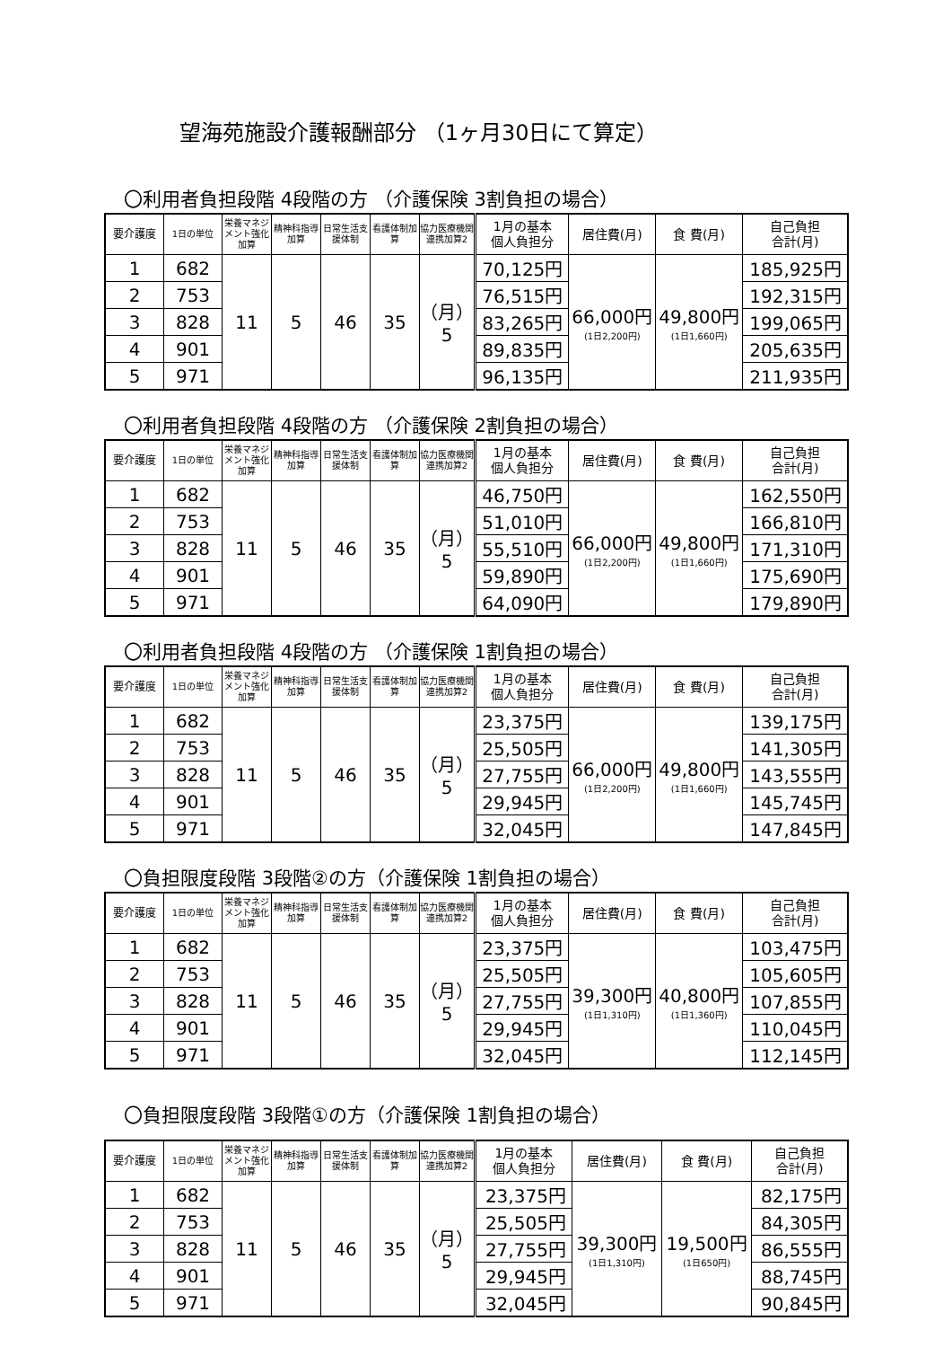望海苑施設介護報酬部分 （1ヶ月30日にて算定）
〇利用者負担段階 4段階の方 （介護保険 3割負担の場合）
| 要介護度 | 1日の単位 | 栄養マネジメント強化加算 | 精神科指導加算 | 日常生活支援体制 | 看護体制加算 | 協力医療機関連携加算2 | 1月の基本 個人負担分 | 居住費(月) | 食 費(月) | 自己負担 合計(月) |
| --- | --- | --- | --- | --- | --- | --- | --- | --- | --- | --- |
| 1 | 682 | 11 | 5 | 46 | 35 | （月） 5 | 70,125円 | 66,000円 (1日2,200円) | 49,800円 (1日1,660円) | 185,925円 |
| 2 | 753 | | | | | | 76,515円 | | | 192,315円 |
| 3 | 828 | | | | | | 83,265円 | | | 199,065円 |
| 4 | 901 | | | | | | 89,835円 | | | 205,635円 |
| 5 | 971 | | | | | | 96,135円 | | | 211,935円 |
〇利用者負担段階 4段階の方 （介護保険 2割負担の場合）
| 要介護度 | 1日の単位 | 栄養マネジメント強化加算 | 精神科指導加算 | 日常生活支援体制 | 看護体制加算 | 協力医療機関連携加算2 | 1月の基本 個人負担分 | 居住費(月) | 食 費(月) | 自己負担 合計(月) |
| --- | --- | --- | --- | --- | --- | --- | --- | --- | --- | --- |
| 1 | 682 | 11 | 5 | 46 | 35 | （月） 5 | 46,750円 | 66,000円 (1日2,200円) | 49,800円 (1日1,660円) | 162,550円 |
| 2 | 753 | | | | | | 51,010円 | | | 166,810円 |
| 3 | 828 | | | | | | 55,510円 | | | 171,310円 |
| 4 | 901 | | | | | | 59,890円 | | | 175,690円 |
| 5 | 971 | | | | | | 64,090円 | | | 179,890円 |
〇利用者負担段階 4段階の方 （介護保険 1割負担の場合）
| 要介護度 | 1日の単位 | 栄養マネジメント強化加算 | 精神科指導加算 | 日常生活支援体制 | 看護体制加算 | 協力医療機関連携加算2 | 1月の基本 個人負担分 | 居住費(月) | 食 費(月) | 自己負担 合計(月) |
| --- | --- | --- | --- | --- | --- | --- | --- | --- | --- | --- |
| 1 | 682 | 11 | 5 | 46 | 35 | （月） 5 | 23,375円 | 66,000円 (1日2,200円) | 49,800円 (1日1,660円) | 139,175円 |
| 2 | 753 | | | | | | 25,505円 | | | 141,305円 |
| 3 | 828 | | | | | | 27,755円 | | | 143,555円 |
| 4 | 901 | | | | | | 29,945円 | | | 145,745円 |
| 5 | 971 | | | | | | 32,045円 | | | 147,845円 |
〇負担限度段階 3段階②の方（介護保険 1割負担の場合）
| 要介護度 | 1日の単位 | 栄養マネジメント強化加算 | 精神科指導加算 | 日常生活支援体制 | 看護体制加算 | 協力医療機関連携加算2 | 1月の基本 個人負担分 | 居住費(月) | 食 費(月) | 自己負担 合計(月) |
| --- | --- | --- | --- | --- | --- | --- | --- | --- | --- | --- |
| 1 | 682 | 11 | 5 | 46 | 35 | （月） 5 | 23,375円 | 39,300円 (1日1,310円) | 40,800円 (1日1,360円) | 103,475円 |
| 2 | 753 | | | | | | 25,505円 | | | 105,605円 |
| 3 | 828 | | | | | | 27,755円 | | | 107,855円 |
| 4 | 901 | | | | | | 29,945円 | | | 110,045円 |
| 5 | 971 | | | | | | 32,045円 | | | 112,145円 |
〇負担限度段階 3段階①の方（介護保険 1割負担の場合）
| 要介護度 | 1日の単位 | 栄養マネジメント強化加算 | 精神科指導加算 | 日常生活支援体制 | 看護体制加算 | 協力医療機関連携加算2 | 1月の基本 個人負担分 | 居住費(月) | 食 費(月) | 自己負担 合計(月) |
| --- | --- | --- | --- | --- | --- | --- | --- | --- | --- | --- |
| 1 | 682 | 11 | 5 | 46 | 35 | （月） 5 | 23,375円 | 39,300円 (1日1,310円) | 19,500円 (1日650円) | 82,175円 |
| 2 | 753 | | | | | | 25,505円 | | | 84,305円 |
| 3 | 828 | | | | | | 27,755円 | | | 86,555円 |
| 4 | 901 | | | | | | 29,945円 | | | 88,745円 |
| 5 | 971 | | | | | | 32,045円 | | | 90,845円 |